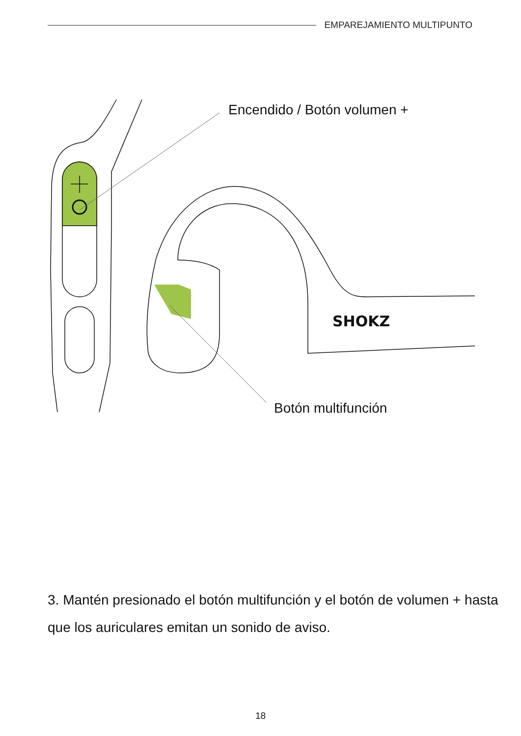EMPAREJAMIENTO MULTIPUNTO
Encendido / Botón volumen +
SHOKZ
Botón multifunción
3. Mantén presionado el botón multifunción y el botón de volumen + hasta que los auriculares emitan un sonido de aviso.
18